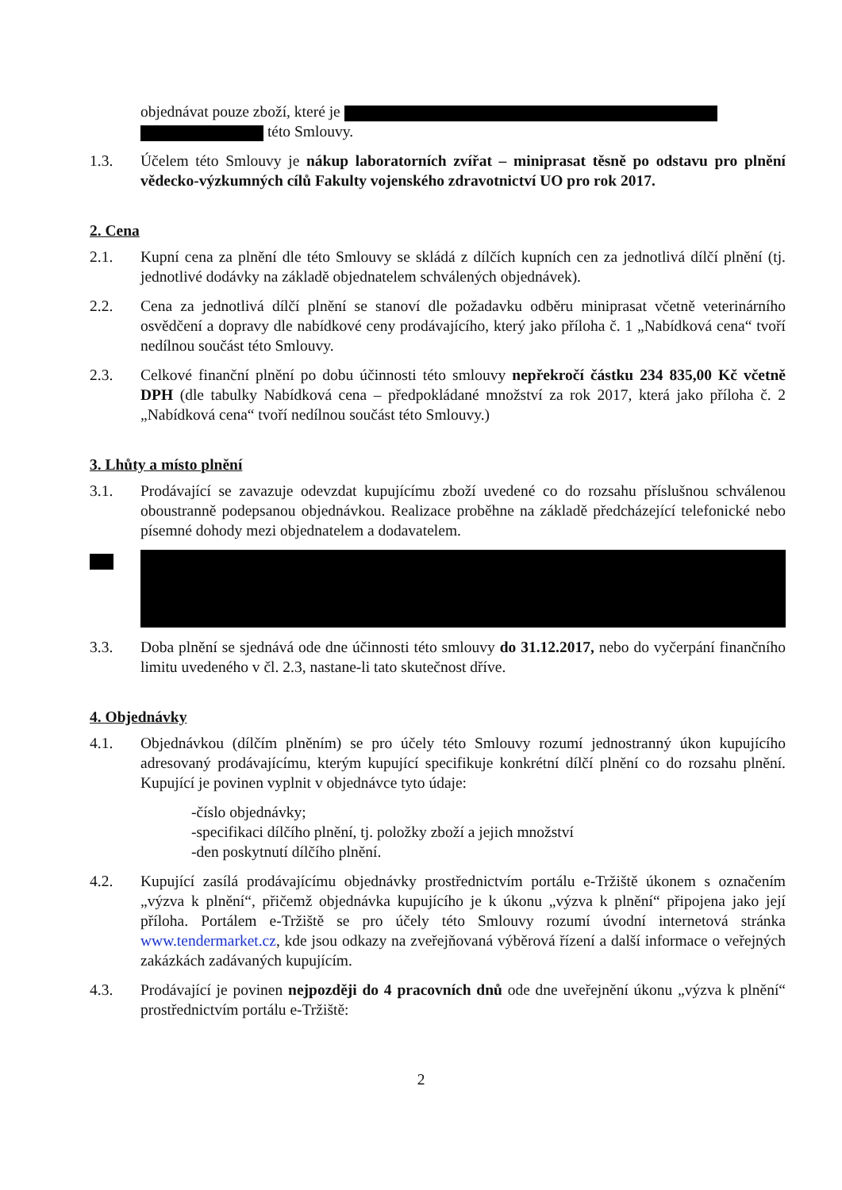objednávat pouze zboží, které je
této Smlouvy.
1.3. Účelem této Smlouvy je nákup laboratorních zvířat – miniprasat těsně po odstavu pro plnění vědecko-výzkumných cílů Fakulty vojenského zdravotnictví UO pro rok 2017.
2. Cena
2.1. Kupní cena za plnění dle této Smlouvy se skládá z dílčích kupních cen za jednotlivá dílčí plnění (tj. jednotlivé dodávky na základě objednatelem schválených objednávek).
2.2. Cena za jednotlivá dílčí plnění se stanoví dle požadavku odběru miniprasat včetně veterinárního osvědčení a dopravy dle nabídkové ceny prodávajícího, který jako příloha č. 1 „Nabídková cena“ tvoří nedílnou součást této Smlouvy.
2.3. Celkové finanční plnění po dobu účinnosti této smlouvy nepřekročí částku 234 835,00 Kč včetně DPH (dle tabulky Nabídková cena – předpokládané množství za rok 2017, která jako příloha č. 2 „Nabídková cena“ tvoří nedílnou součást této Smlouvy.)
3. Lhůty a místo plnění
3.1. Prodávající se zavazuje odevzdat kupujícímu zboží uvedené co do rozsahu příslušnou schválenou oboustranně podepsanou objednávkou. Realizace proběhne na základě předcházející telefonické nebo písemné dohody mezi objednatelem a dodavatelem.
3.3. Doba plnění se sjednává ode dne účinnosti této smlouvy do 31.12.2017, nebo do vyčerpání finančního limitu uvedeného v čl. 2.3, nastane-li tato skutečnost dříve.
4. Objednávky
4.1. Objednávkou (dílčím plněním) se pro účely této Smlouvy rozumí jednostranný úkon kupujícího adresovaný prodávajícímu, kterým kupující specifikuje konkrétní dílčí plnění co do rozsahu plnění. Kupující je povinen vyplnit v objednávce tyto údaje:
-číslo objednávky;
-specifikaci dílčího plnění, tj. položky zboží a jejich množství
-den poskytnutí dílčího plnění.
4.2. Kupující zasílá prodávajícímu objednávky prostřednictvím portálu e-Tržiště úkonem s označením „výzva k plnění“, přičemž objednávka kupujícího je k úkonu „výzva k plnění“ připojena jako její příloha. Portálem e-Tržiště se pro účely této Smlouvy rozumí úvodní internetová stránka www.tendermarket.cz, kde jsou odkazy na zveřejňovaná výběrová řízení a další informace o veřejných zakázkách zadávaných kupujícím.
4.3. Prodávající je povinen nejpozději do 4 pracovních dnů ode dne uveřejnění úkonu „výzva k plnění“ prostřednictvím portálu e-Tržiště:
2